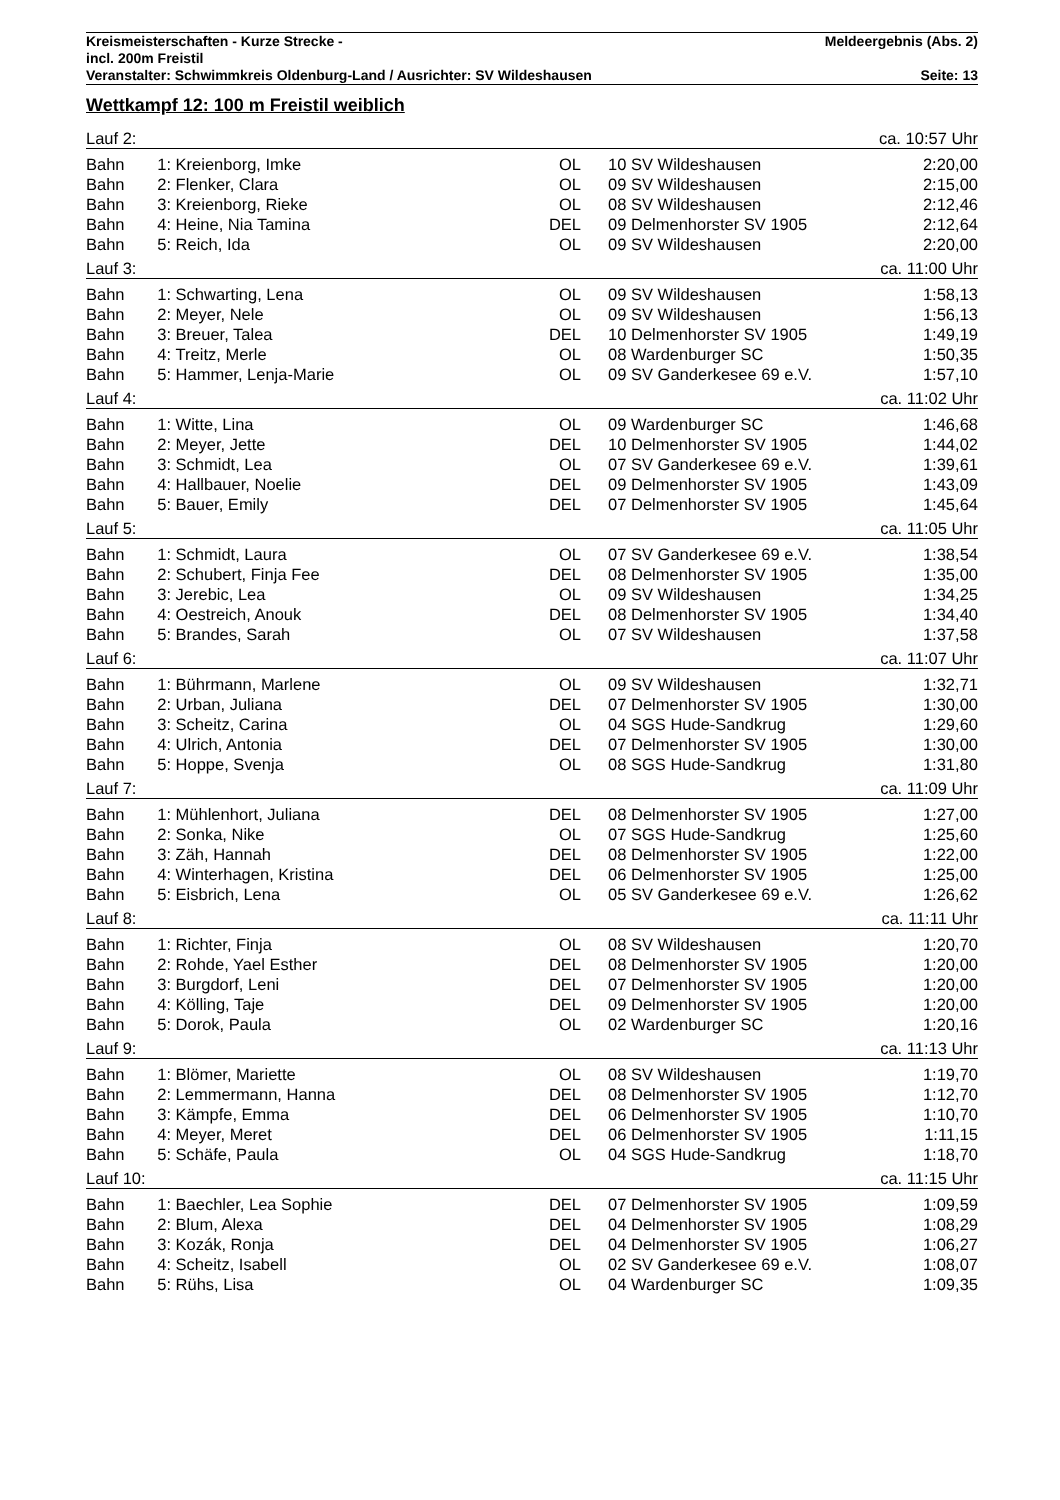Kreismeisterschaften - Kurze Strecke - Meldeergebnis (Abs. 2)
incl. 200m Freistil
Veranstalter: Schwimmkreis Oldenburg-Land / Ausrichter: SV Wildeshausen Seite: 13
Wettkampf 12: 100 m Freistil weiblich
| Lauf 2: | | | | | | ca. 10:57 Uhr |
| Bahn | 1: | Kreienborg, Imke | OL | 10 | SV Wildeshausen | 2:20,00 |
| Bahn | 2: | Flenker, Clara | OL | 09 | SV Wildeshausen | 2:15,00 |
| Bahn | 3: | Kreienborg, Rieke | OL | 08 | SV Wildeshausen | 2:12,46 |
| Bahn | 4: | Heine, Nia Tamina | DEL | 09 | Delmenhorster SV 1905 | 2:12,64 |
| Bahn | 5: | Reich, Ida | OL | 09 | SV Wildeshausen | 2:20,00 |
| Lauf 3: | | | | | | ca. 11:00 Uhr |
| Bahn | 1: | Schwarting, Lena | OL | 09 | SV Wildeshausen | 1:58,13 |
| Bahn | 2: | Meyer, Nele | OL | 09 | SV Wildeshausen | 1:56,13 |
| Bahn | 3: | Breuer, Talea | DEL | 10 | Delmenhorster SV 1905 | 1:49,19 |
| Bahn | 4: | Treitz, Merle | OL | 08 | Wardenburger SC | 1:50,35 |
| Bahn | 5: | Hammer, Lenja-Marie | OL | 09 | SV Ganderkesee 69 e.V. | 1:57,10 |
| Lauf 4: | | | | | | ca. 11:02 Uhr |
| Bahn | 1: | Witte, Lina | OL | 09 | Wardenburger SC | 1:46,68 |
| Bahn | 2: | Meyer, Jette | DEL | 10 | Delmenhorster SV 1905 | 1:44,02 |
| Bahn | 3: | Schmidt, Lea | OL | 07 | SV Ganderkesee 69 e.V. | 1:39,61 |
| Bahn | 4: | Hallbauer, Noelie | DEL | 09 | Delmenhorster SV 1905 | 1:43,09 |
| Bahn | 5: | Bauer, Emily | DEL | 07 | Delmenhorster SV 1905 | 1:45,64 |
| Lauf 5: | | | | | | ca. 11:05 Uhr |
| Bahn | 1: | Schmidt, Laura | OL | 07 | SV Ganderkesee 69 e.V. | 1:38,54 |
| Bahn | 2: | Schubert, Finja Fee | DEL | 08 | Delmenhorster SV 1905 | 1:35,00 |
| Bahn | 3: | Jerebic, Lea | OL | 09 | SV Wildeshausen | 1:34,25 |
| Bahn | 4: | Oestreich, Anouk | DEL | 08 | Delmenhorster SV 1905 | 1:34,40 |
| Bahn | 5: | Brandes, Sarah | OL | 07 | SV Wildeshausen | 1:37,58 |
| Lauf 6: | | | | | | ca. 11:07 Uhr |
| Bahn | 1: | Bührmann, Marlene | OL | 09 | SV Wildeshausen | 1:32,71 |
| Bahn | 2: | Urban, Juliana | DEL | 07 | Delmenhorster SV 1905 | 1:30,00 |
| Bahn | 3: | Scheitz, Carina | OL | 04 | SGS Hude-Sandkrug | 1:29,60 |
| Bahn | 4: | Ulrich, Antonia | DEL | 07 | Delmenhorster SV 1905 | 1:30,00 |
| Bahn | 5: | Hoppe, Svenja | OL | 08 | SGS Hude-Sandkrug | 1:31,80 |
| Lauf 7: | | | | | | ca. 11:09 Uhr |
| Bahn | 1: | Mühlenhort, Juliana | DEL | 08 | Delmenhorster SV 1905 | 1:27,00 |
| Bahn | 2: | Sonka, Nike | OL | 07 | SGS Hude-Sandkrug | 1:25,60 |
| Bahn | 3: | Zäh, Hannah | DEL | 08 | Delmenhorster SV 1905 | 1:22,00 |
| Bahn | 4: | Winterhagen, Kristina | DEL | 06 | Delmenhorster SV 1905 | 1:25,00 |
| Bahn | 5: | Eisbrich, Lena | OL | 05 | SV Ganderkesee 69 e.V. | 1:26,62 |
| Lauf 8: | | | | | | ca. 11:11 Uhr |
| Bahn | 1: | Richter, Finja | OL | 08 | SV Wildeshausen | 1:20,70 |
| Bahn | 2: | Rohde, Yael Esther | DEL | 08 | Delmenhorster SV 1905 | 1:20,00 |
| Bahn | 3: | Burgdorf, Leni | DEL | 07 | Delmenhorster SV 1905 | 1:20,00 |
| Bahn | 4: | Kölling, Taje | DEL | 09 | Delmenhorster SV 1905 | 1:20,00 |
| Bahn | 5: | Dorok, Paula | OL | 02 | Wardenburger SC | 1:20,16 |
| Lauf 9: | | | | | | ca. 11:13 Uhr |
| Bahn | 1: | Blömer, Mariette | OL | 08 | SV Wildeshausen | 1:19,70 |
| Bahn | 2: | Lemmermann, Hanna | DEL | 08 | Delmenhorster SV 1905 | 1:12,70 |
| Bahn | 3: | Kämpfe, Emma | DEL | 06 | Delmenhorster SV 1905 | 1:10,70 |
| Bahn | 4: | Meyer, Meret | DEL | 06 | Delmenhorster SV 1905 | 1:11,15 |
| Bahn | 5: | Schäfe, Paula | OL | 04 | SGS Hude-Sandkrug | 1:18,70 |
| Lauf 10: | | | | | | ca. 11:15 Uhr |
| Bahn | 1: | Baechler, Lea Sophie | DEL | 07 | Delmenhorster SV 1905 | 1:09,59 |
| Bahn | 2: | Blum, Alexa | DEL | 04 | Delmenhorster SV 1905 | 1:08,29 |
| Bahn | 3: | Kozák, Ronja | DEL | 04 | Delmenhorster SV 1905 | 1:06,27 |
| Bahn | 4: | Scheitz, Isabell | OL | 02 | SV Ganderkesee 69 e.V. | 1:08,07 |
| Bahn | 5: | Rühs, Lisa | OL | 04 | Wardenburger SC | 1:09,35 |